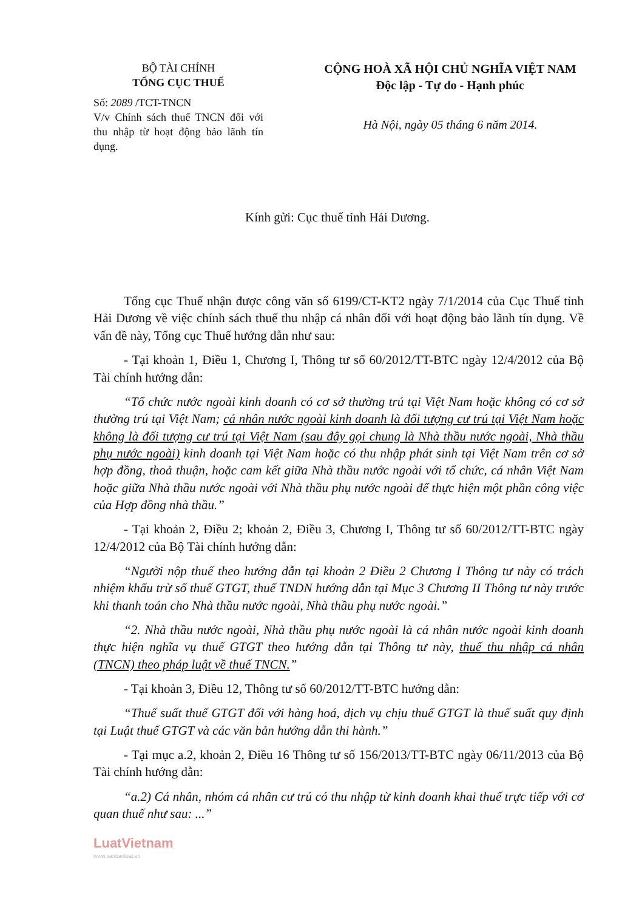BỘ TÀI CHÍNH
TỔNG CỤC THUẾ
Số: 2089 /TCT-TNCN
V/v Chính sách thuế TNCN đối với thu nhập từ hoạt động bảo lãnh tín dụng.
CỘNG HOÀ XÃ HỘI CHỦ NGHĨA VIỆT NAM
Độc lập - Tự do - Hạnh phúc
Hà Nội, ngày 05 tháng 6 năm 2014.
Kính gửi: Cục thuế tỉnh Hải Dương.
Tổng cục Thuế nhận được công văn số 6199/CT-KT2 ngày 7/1/2014 của Cục Thuế tỉnh Hải Dương về việc chính sách thuế thu nhập cá nhân đối với hoạt động bảo lãnh tín dụng. Về vấn đề này, Tổng cục Thuế hướng dẫn như sau:
- Tại khoản 1, Điều 1, Chương I, Thông tư số 60/2012/TT-BTC ngày 12/4/2012 của Bộ Tài chính hướng dẫn:
“Tổ chức nước ngoài kinh doanh có cơ sở thường trú tại Việt Nam hoặc không có cơ sở thường trú tại Việt Nam; cá nhân nước ngoài kinh doanh là đối tượng cư trú tại Việt Nam hoặc không là đối tượng cư trú tại Việt Nam (sau đây gọi chung là Nhà thầu nước ngoài, Nhà thầu phụ nước ngoài) kinh doanh tại Việt Nam hoặc có thu nhập phát sinh tại Việt Nam trên cơ sở hợp đồng, thoả thuận, hoặc cam kết giữa Nhà thầu nước ngoài với tổ chức, cá nhân Việt Nam hoặc giữa Nhà thầu nước ngoài với Nhà thầu phụ nước ngoài để thực hiện một phần công việc của Hợp đồng nhà thầu.”
- Tại khoản 2, Điều 2; khoản 2, Điều 3, Chương I, Thông tư số 60/2012/TT-BTC ngày 12/4/2012 của Bộ Tài chính hướng dẫn:
“Người nộp thuế theo hướng dẫn tại khoản 2 Điều 2 Chương I Thông tư này có trách nhiệm khấu trừ số thuế GTGT, thuế TNDN hướng dẫn tại Mục 3 Chương II Thông tư này trước khi thanh toán cho Nhà thầu nước ngoài, Nhà thầu phụ nước ngoài.”
“2. Nhà thầu nước ngoài, Nhà thầu phụ nước ngoài là cá nhân nước ngoài kinh doanh thực hiện nghĩa vụ thuế GTGT theo hướng dẫn tại Thông tư này, thuế thu nhập cá nhân (TNCN) theo pháp luật về thuế TNCN.”
- Tại khoản 3, Điều 12, Thông tư số 60/2012/TT-BTC hướng dẫn:
“Thuế suất thuế GTGT đối với hàng hoá, dịch vụ chịu thuế GTGT là thuế suất quy định tại Luật thuế GTGT và các văn bản hướng dẫn thi hành.”
- Tại mục a.2, khoản 2, Điều 16 Thông tư số 156/2013/TT-BTC ngày 06/11/2013 của Bộ Tài chính hướng dẫn:
“a.2) Cá nhân, nhóm cá nhân cư trú có thu nhập từ kinh doanh khai thuế trực tiếp với cơ quan thuế như sau: ...”
LuatVietnam
www.vanbanluat.vn